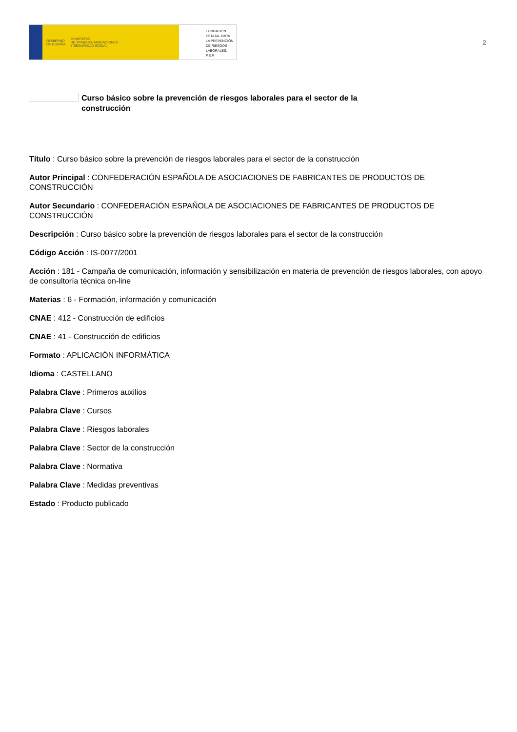GOBIERNO
DE ESPAÑA MINISTERIO
DE TRABAJO, MIGRACIONES
Y SEGURIDAD SOCIAL
FUNDACIÓN
ESTATAL PARA
LA PREVENCIÓN
DE RIESGOS
LABORALES, F.S.P.
2
Curso básico sobre la prevención de riesgos laborales para el sector de la
construcción
Título : Curso básico sobre la prevención de riesgos laborales para el sector de la construcción
Autor Principal : CONFEDERACIÓN ESPAÑOLA DE ASOCIACIONES DE FABRICANTES DE PRODUCTOS DE CONSTRUCCIÓN
Autor Secundario : CONFEDERACIÓN ESPAÑOLA DE ASOCIACIONES DE FABRICANTES DE PRODUCTOS DE CONSTRUCCIÓN
Descripción : Curso básico sobre la prevención de riesgos laborales para el sector de la construcción
Código Acción : IS-0077/2001
Acción : 181 - Campaña de comunicación, información y sensibilización en materia de prevención de riesgos laborales, con apoyo de consultoría técnica on-line
Materias : 6 - Formación, información y comunicación
CNAE : 412 - Construcción de edificios
CNAE : 41 - Construcción de edificios
Formato : APLICACIÓN INFORMÁTICA
Idioma : CASTELLANO
Palabra Clave : Primeros auxilios
Palabra Clave : Cursos
Palabra Clave : Riesgos laborales
Palabra Clave : Sector de la construcción
Palabra Clave : Normativa
Palabra Clave : Medidas preventivas
Estado : Producto publicado